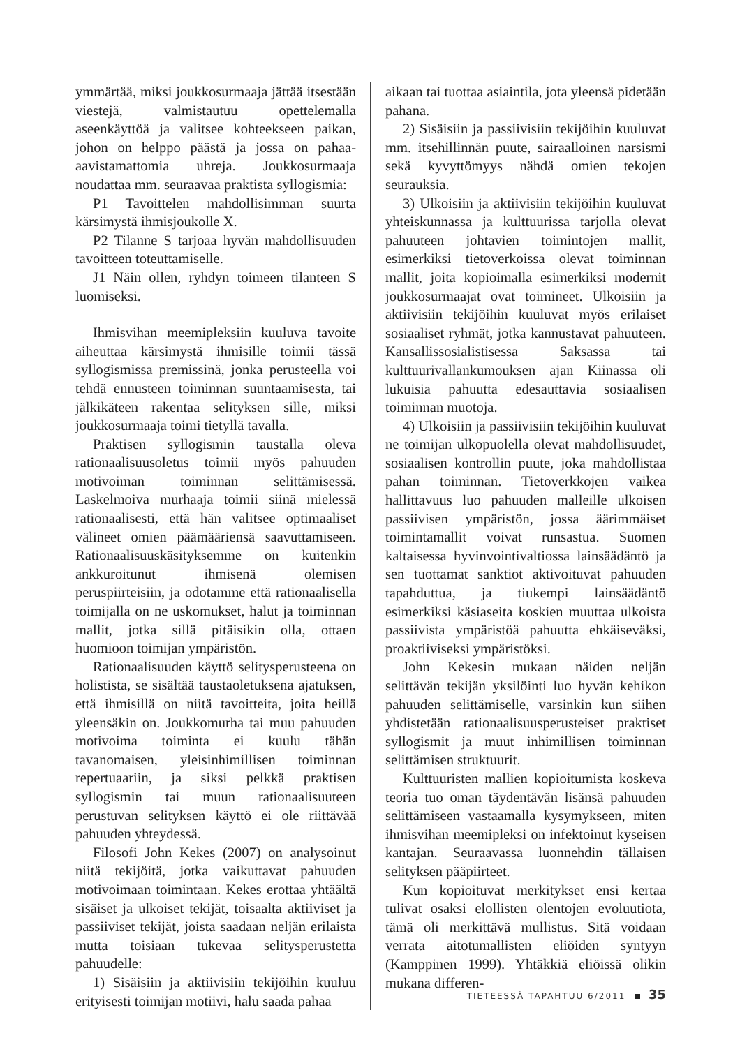ymmärtää, miksi joukkosurmaaja jättää itsestään viestejä, valmistautuu opettelemalla aseenkäyttöä ja valitsee kohteekseen paikan, johon on helppo päästä ja jossa on pahaa-aavistamattomia uhreja. Joukkosurmaaja noudattaa mm. seuraavaa praktista syllogismia:
P1 Tavoittelen mahdollisimman suurta kärsimystä ihmisjoukolle X.
P2 Tilanne S tarjoaa hyvän mahdollisuuden tavoitteen toteuttamiselle.
J1 Näin ollen, ryhdyn toimeen tilanteen S luomiseksi.
Ihmisvihan meemipleksiin kuuluva tavoite aiheuttaa kärsimystä ihmisille toimii tässä syllogismissa premissinä, jonka perusteella voi tehdä ennusteen toiminnan suuntaamisesta, tai jälkikäteen rakentaa selityksen sille, miksi joukkosurmaaja toimi tietyllä tavalla.
Praktisen syllogismin taustalla oleva rationaalisuusoletus toimii myös pahuuden motivoiman toiminnan selittämisessä. Laskelmoiva murhaaja toimii siinä mielessä rationaalisesti, että hän valitsee optimaaliset välineet omien päämääriensä saavuttamiseen. Rationaalisuuskäsityksemme on kuitenkin ankkuroitunut ihmisenä olemisen peruspiirteisiin, ja odotamme että rationaalisella toimijalla on ne uskomukset, halut ja toiminnan mallit, jotka sillä pitäisikin olla, ottaen huomioon toimijan ympäristön.
Rationaalisuuden käyttö selitysperusteena on holistista, se sisältää taustaoletuksena ajatuksen, että ihmisillä on niitä tavoitteita, joita heillä yleensäkin on. Joukkomurha tai muu pahuuden motivoima toiminta ei kuulu tähän tavanomaisen, yleisinhimillisen toiminnan repertuaariin, ja siksi pelkkä praktisen syllogismin tai muun rationaalisuuteen perustuvan selityksen käyttö ei ole riittävää pahuuden yhteydessä.
Filosofi John Kekes (2007) on analysoinut niitä tekijöitä, jotka vaikuttavat pahuuden motivoimaan toimintaan. Kekes erottaa yhtäältä sisäiset ja ulkoiset tekijät, toisaalta aktiiviset ja passiiviset tekijät, joista saadaan neljän erilaista mutta toisiaan tukevaa selitysperustetta pahuudelle:
1) Sisäisiin ja aktiivisiin tekijöihin kuuluu erityisesti toimijan motiivi, halu saada pahaa
aikaan tai tuottaa asiaintila, jota yleensä pidetään pahana.
2) Sisäisiin ja passiivisiin tekijöihin kuuluvat mm. itsehillinnän puute, sairaalloinen narsismi sekä kyvyttömyys nähdä omien tekojen seurauksia.
3) Ulkoisiin ja aktiivisiin tekijöihin kuuluvat yhteiskunnassa ja kulttuurissa tarjolla olevat pahuuteen johtavien toimintojen mallit, esimerkiksi tietoverkoissa olevat toiminnan mallit, joita kopioimalla esimerkiksi modernit joukkosurmaajat ovat toimineet. Ulkoisiin ja aktiivisiin tekijöihin kuuluvat myös erilaiset sosiaaliset ryhmät, jotka kannustavat pahuuteen. Kansallissosialistisessa Saksassa tai kulttuurivallankumouksen ajan Kiinassa oli lukuisia pahuutta edesauttavia sosiaalisen toiminnan muotoja.
4) Ulkoisiin ja passiivisiin tekijöihin kuuluvat ne toimijan ulkopuolella olevat mahdollisuudet, sosiaalisen kontrollin puute, joka mahdollistaa pahan toiminnan. Tietoverkkojen vaikea hallittavuus luo pahuuden malleille ulkoisen passiivisen ympäristön, jossa äärimmäiset toimintamallit voivat runsastua. Suomen kaltaisessa hyvinvointivaltiossa lainsäädäntö ja sen tuottamat sanktiot aktivoituvat pahuuden tapahduttua, ja tiukempi lainsäädäntö esimerkiksi käsiaseita koskien muuttaa ulkoista passiivista ympäristöä pahuutta ehkäiseväksi, proaktiiviseksi ympäristöksi.
John Kekesin mukaan näiden neljän selittävän tekijän yksilöinti luo hyvän kehikon pahuuden selittämiselle, varsinkin kun siihen yhdistetään rationaalisuusperusteiset praktiset syllogismit ja muut inhimillisen toiminnan selittämisen struktuurit.
Kulttuuristen mallien kopioitumista koskeva teoria tuo oman täydentävän lisänsä pahuuden selittämiseen vastaamalla kysymykseen, miten ihmisvihan meemipleksi on infektoinut kyseisen kantajan. Seuraavassa luonnehdin tällaisen selityksen pääpiirteet.
Kun kopioituvat merkitykset ensi kertaa tulivat osaksi elollisten olentojen evoluutiota, tämä oli merkittävä mullistus. Sitä voidaan verrata aitotumallisten eliöiden syntyyn (Kamppinen 1999). Yhtäkkiä eliöissä olikin mukana differen-
TIETEESSÄ TAPAHTUU 6/2011 35